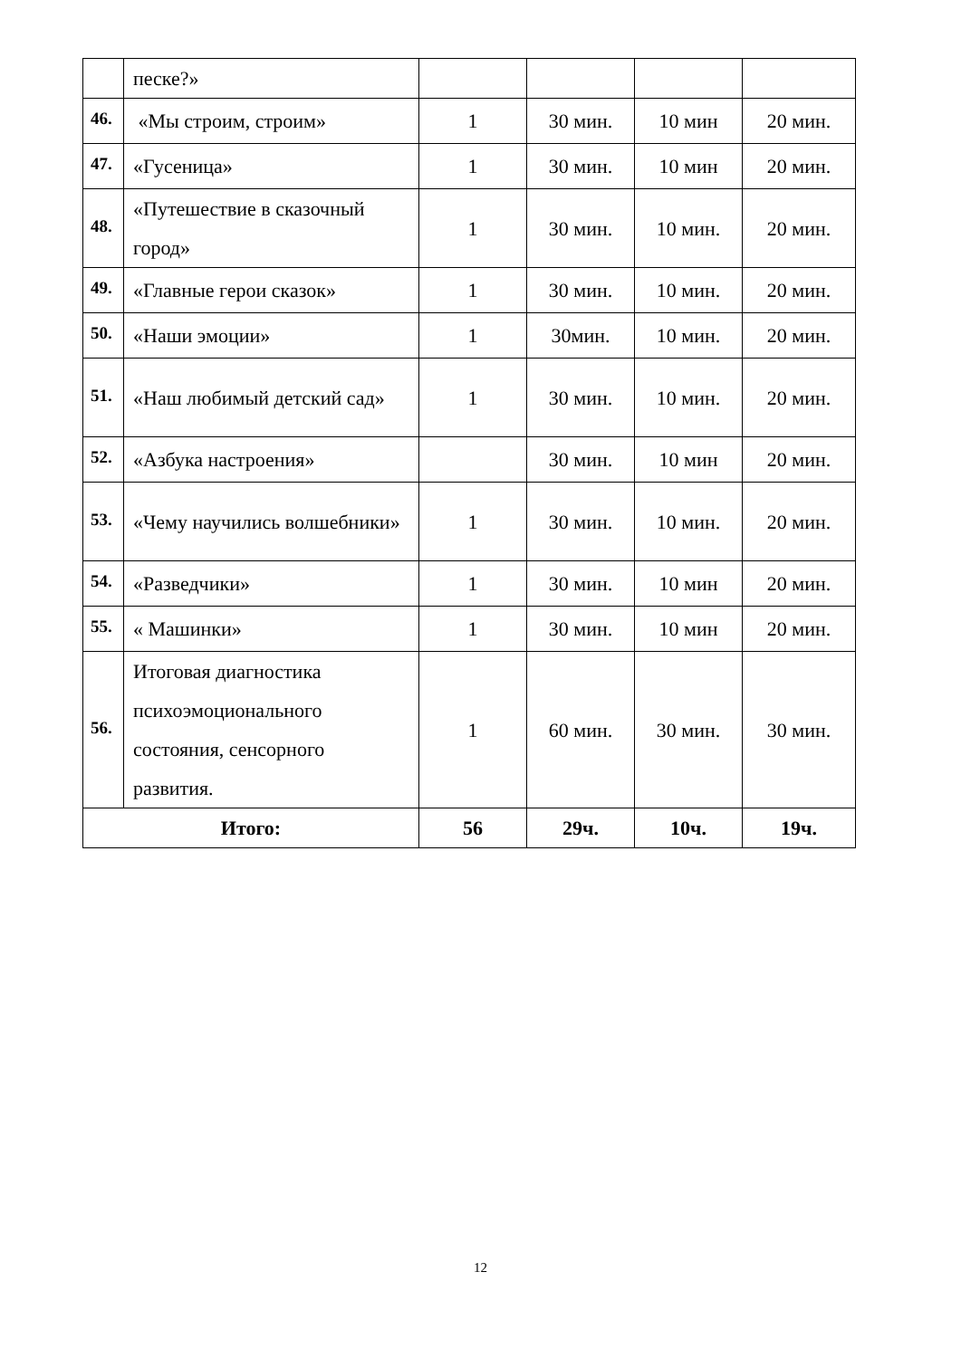| | песке?» | | | | |
| 46. | «Мы строим, строим» | 1 | 30 мин. | 10 мин | 20 мин. |
| 47. | «Гусеница» | 1 | 30 мин. | 10 мин | 20 мин. |
| 48. | «Путешествие в сказочный город» | 1 | 30 мин. | 10 мин. | 20 мин. |
| 49. | «Главные герои сказок» | 1 | 30 мин. | 10 мин. | 20 мин. |
| 50. | «Наши эмоции» | 1 | 30мин. | 10 мин. | 20 мин. |
| 51. | «Наш любимый детский сад» | 1 | 30 мин. | 10 мин. | 20 мин. |
| 52. | «Азбука настроения» | | 30 мин. | 10 мин | 20 мин. |
| 53. | «Чему научились волшебники» | 1 | 30 мин. | 10 мин. | 20 мин. |
| 54. | «Разведчики» | 1 | 30 мин. | 10 мин | 20 мин. |
| 55. | « Машинки» | 1 | 30 мин. | 10 мин | 20 мин. |
| 56. | Итоговая диагностика психоэмоционального состояния, сенсорного развития. | 1 | 60 мин. | 30 мин. | 30 мин. |
| Итого: | | 56 | 29ч. | 10ч. | 19ч. |
12